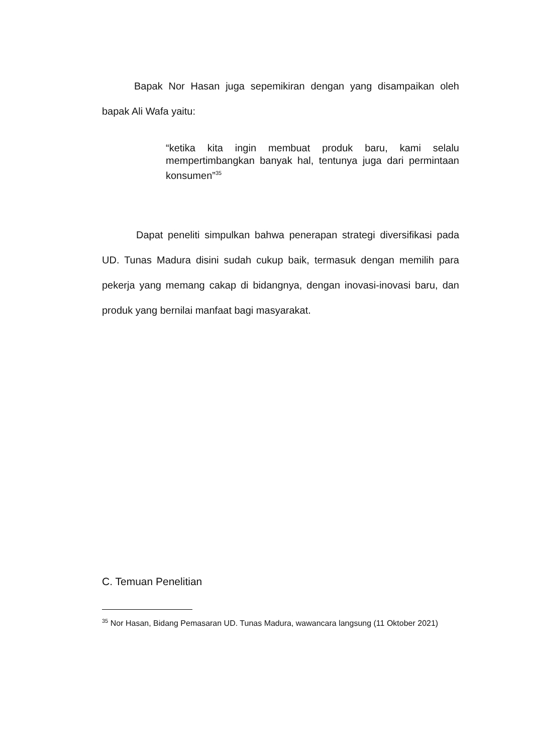Bapak Nor Hasan juga sepemikiran dengan yang disampaikan oleh bapak Ali Wafa yaitu:
“ketika kita ingin membuat produk baru, kami selalu mempertimbangkan banyak hal, tentunya juga dari permintaan konsumen”<sup>35</sup>
Dapat peneliti simpulkan bahwa penerapan strategi diversifikasi pada UD. Tunas Madura disini sudah cukup baik, termasuk dengan memilih para pekerja yang memang cakap di bidangnya, dengan inovasi-inovasi baru, dan produk yang bernilai manfaat bagi masyarakat.
C. Temuan Penelitian
<sup>35</sup> Nor Hasan, Bidang Pemasaran UD. Tunas Madura, wawancara langsung (11 Oktober 2021)